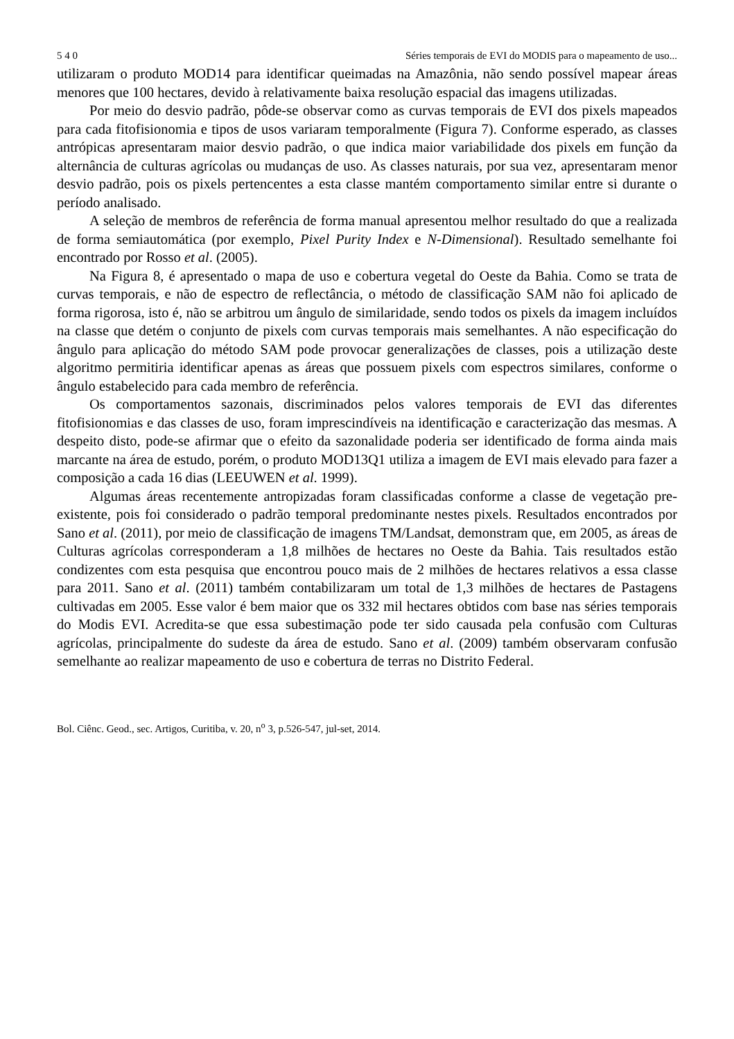5 4 0 Séries temporais de EVI do MODIS para o mapeamento de uso...
utilizaram o produto MOD14 para identificar queimadas na Amazônia, não sendo possível mapear áreas menores que 100 hectares, devido à relativamente baixa resolução espacial das imagens utilizadas.
Por meio do desvio padrão, pôde-se observar como as curvas temporais de EVI dos pixels mapeados para cada fitofisionomia e tipos de usos variaram temporalmente (Figura 7). Conforme esperado, as classes antrópicas apresentaram maior desvio padrão, o que indica maior variabilidade dos pixels em função da alternância de culturas agrícolas ou mudanças de uso. As classes naturais, por sua vez, apresentaram menor desvio padrão, pois os pixels pertencentes a esta classe mantém comportamento similar entre si durante o período analisado.
A seleção de membros de referência de forma manual apresentou melhor resultado do que a realizada de forma semiautomática (por exemplo, Pixel Purity Index e N-Dimensional). Resultado semelhante foi encontrado por Rosso et al. (2005).
Na Figura 8, é apresentado o mapa de uso e cobertura vegetal do Oeste da Bahia. Como se trata de curvas temporais, e não de espectro de reflectância, o método de classificação SAM não foi aplicado de forma rigorosa, isto é, não se arbitrou um ângulo de similaridade, sendo todos os pixels da imagem incluídos na classe que detém o conjunto de pixels com curvas temporais mais semelhantes. A não especificação do ângulo para aplicação do método SAM pode provocar generalizações de classes, pois a utilização deste algoritmo permitiria identificar apenas as áreas que possuem pixels com espectros similares, conforme o ângulo estabelecido para cada membro de referência.
Os comportamentos sazonais, discriminados pelos valores temporais de EVI das diferentes fitofisionomias e das classes de uso, foram imprescindíveis na identificação e caracterização das mesmas. A despeito disto, pode-se afirmar que o efeito da sazonalidade poderia ser identificado de forma ainda mais marcante na área de estudo, porém, o produto MOD13Q1 utiliza a imagem de EVI mais elevado para fazer a composição a cada 16 dias (LEEUWEN et al. 1999).
Algumas áreas recentemente antropizadas foram classificadas conforme a classe de vegetação pre-existente, pois foi considerado o padrão temporal predominante nestes pixels. Resultados encontrados por Sano et al. (2011), por meio de classificação de imagens TM/Landsat, demonstram que, em 2005, as áreas de Culturas agrícolas corresponderam a 1,8 milhões de hectares no Oeste da Bahia. Tais resultados estão condizentes com esta pesquisa que encontrou pouco mais de 2 milhões de hectares relativos a essa classe para 2011. Sano et al. (2011) também contabilizaram um total de 1,3 milhões de hectares de Pastagens cultivadas em 2005. Esse valor é bem maior que os 332 mil hectares obtidos com base nas séries temporais do Modis EVI. Acredita-se que essa subestimação pode ter sido causada pela confusão com Culturas agrícolas, principalmente do sudeste da área de estudo. Sano et al. (2009) também observaram confusão semelhante ao realizar mapeamento de uso e cobertura de terras no Distrito Federal.
Bol. Ciênc. Geod., sec. Artigos, Curitiba, v. 20, n<sup>o</sup> 3, p.526-547, jul-set, 2014.